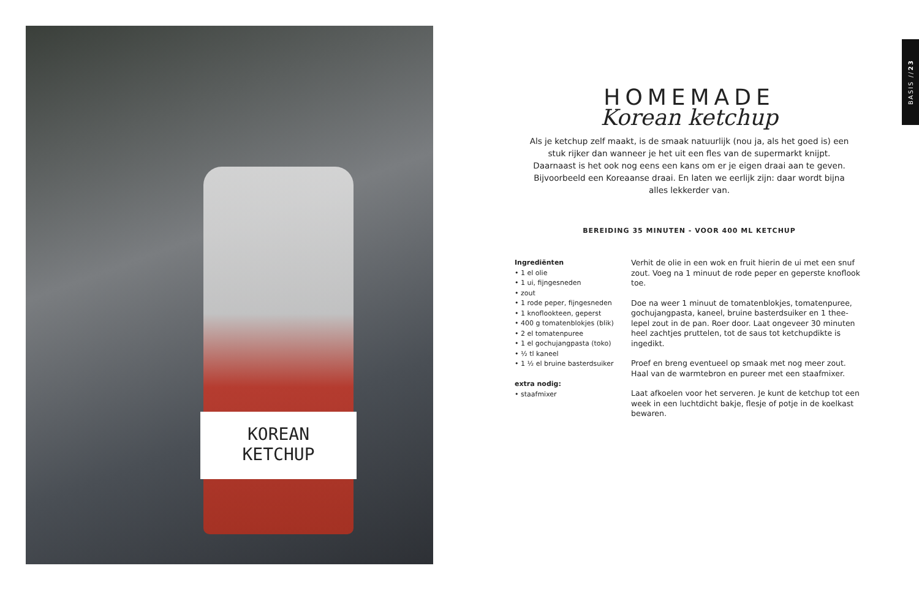KOREAN
KETCHUP
BASIS // 23
HOMEMADE
Korean ketchup
Als je ketchup zelf maakt, is de smaak natuurlijk (nou ja, als het goed is) een stuk rijker dan wanneer je het uit een fles van de supermarkt knijpt. Daarnaast is het ook nog eens een kans om er je eigen draai aan te geven. Bijvoorbeeld een Koreaanse draai. En laten we eerlijk zijn: daar wordt bijna alles lekkerder van.
BEREIDING 35 MINUTEN - VOOR 400 ML KETCHUP
Ingrediënten
• 1 el olie
• 1 ui, fijngesneden
• zout
• 1 rode peper, fijngesneden
• 1 knoflookteen, geperst
• 400 g tomatenblokjes (blik)
• 2 el tomatenpuree
• 1 el gochujangpasta (toko)
• ½ tl kaneel
• 1 ½ el bruine basterdsuiker
extra nodig:
• staafmixer
Verhit de olie in een wok en fruit hierin de ui met een snuf zout. Voeg na 1 minuut de rode peper en geperste knoflook toe.
Doe na weer 1 minuut de tomatenblokjes, tomatenpuree, gochujangpasta, kaneel, bruine basterdsuiker en 1 thee­lepel zout in de pan. Roer door. Laat ongeveer 30 minuten heel zachtjes pruttelen, tot de saus tot ketchupdikte is ingedikt.
Proef en breng eventueel op smaak met nog meer zout. Haal van de warmtebron en pureer met een staafmixer.
Laat afkoelen voor het serveren. Je kunt de ketchup tot een week in een luchtdicht bakje, flesje of potje in de koelkast bewaren.